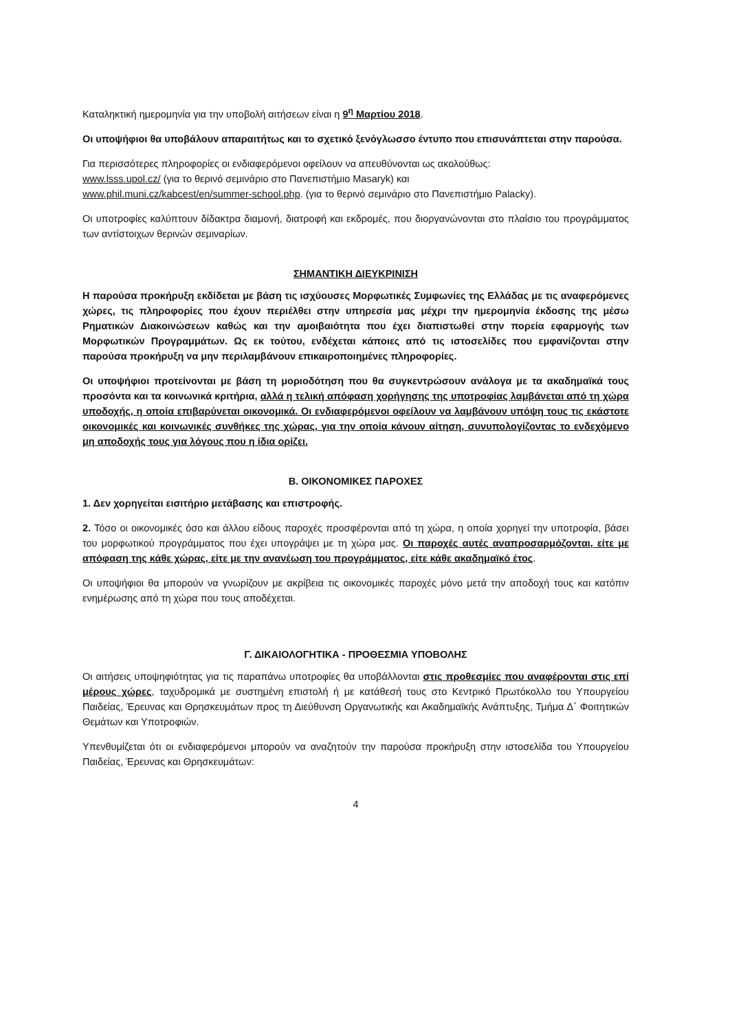Καταληκτική ημερομηνία για την υποβολή αιτήσεων είναι η 9<sup>η</sup> Μαρτίου 2018.
Οι υποψήφιοι θα υποβάλουν απαραιτήτως και το σχετικό ξενόγλωσσο έντυπο που επισυνάπτεται στην παρούσα.
Για περισσότερες πληροφορίες οι ενδιαφερόμενοι οφείλουν να απευθύνονται ως ακολούθως:
www.lsss.upol.cz/ (για το θερινό σεμινάριο στο Πανεπιστήμιο Masaryk) και
www.phil.muni.cz/kabcest/en/summer-school.php. (για το θερινό σεμινάριο στο Πανεπιστήμιο Palacky).
Οι υποτροφίες καλύπτουν δίδακτρα διαμονή, διατροφή και εκδρομές, που διοργανώνονται στο πλαίσιο του προγράμματος των αντίστοιχων θερινών σεμιναρίων.
ΣΗΜΑΝΤΙΚΗ ΔΙΕΥΚΡΙΝΙΣΗ
Η παρούσα προκήρυξη εκδίδεται με βάση τις ισχύουσες Μορφωτικές Συμφωνίες της Ελλάδας με τις αναφερόμενες χώρες, τις πληροφορίες που έχουν περιέλθει στην υπηρεσία μας μέχρι την ημερομηνία έκδοσης της μέσω Ρηματικών Διακοινώσεων καθώς και την αμοιβαιότητα που έχει διαπιστωθεί στην πορεία εφαρμογής των Μορφωτικών Προγραμμάτων. Ως εκ τούτου, ενδέχεται κάποιες από τις ιστοσελίδες που εμφανίζονται στην παρούσα προκήρυξη να μην περιλαμβάνουν επικαιροποιημένες πληροφορίες.
Οι υποψήφιοι προτείνονται με βάση τη μοριοδότηση που θα συγκεντρώσουν ανάλογα με τα ακαδημαϊκά τους προσόντα και τα κοινωνικά κριτήρια, αλλά η τελική απόφαση χορήγησης της υποτροφίας λαμβάνεται από τη χώρα υποδοχής, η οποία επιβαρύνεται οικονομικά. Οι ενδιαφερόμενοι οφείλουν να λαμβάνουν υπόψη τους τις εκάστοτε οικονομικές και κοινωνικές συνθήκες της χώρας, για την οποία κάνουν αίτηση, συνυπολογίζοντας το ενδεχόμενο μη αποδοχής τους για λόγους που η ίδια ορίζει.
Β. ΟΙΚΟΝΟΜΙΚΕΣ ΠΑΡΟΧΕΣ
1. Δεν χορηγείται εισιτήριο μετάβασης και επιστροφής.
2. Τόσο οι οικονομικές όσο και άλλου είδους παροχές προσφέρονται από τη χώρα, η οποία χορηγεί την υποτροφία, βάσει του μορφωτικού προγράμματος που έχει υπογράψει με τη χώρα μας. Οι παροχές αυτές αναπροσαρμόζονται, είτε με απόφαση της κάθε χώρας, είτε με την ανανέωση του προγράμματος, είτε κάθε ακαδημαϊκό έτος.
Οι υποψήφιοι θα μπορούν να γνωρίζουν με ακρίβεια τις οικονομικές παροχές μόνο μετά την αποδοχή τους και κατόπιν ενημέρωσης από τη χώρα που τους αποδέχεται.
Γ. ΔΙΚΑΙΟΛΟΓΗΤΙΚΑ - ΠΡΟΘΕΣΜΙΑ ΥΠΟΒΟΛΗΣ
Οι αιτήσεις υποψηφιότητας για τις παραπάνω υποτροφίες θα υποβάλλονται στις προθεσμίες που αναφέρονται στις επί μέρους χώρες, ταχυδρομικά με συστημένη επιστολή ή με κατάθεσή τους στο Κεντρικό Πρωτόκολλο του Υπουργείου Παιδείας, Έρευνας και Θρησκευμάτων προς τη Διεύθυνση Οργανωτικής και Ακαδημαϊκής Ανάπτυξης, Τμήμα Δ΄ Φοιτητικών Θεμάτων και Υποτροφιών.
Υπενθυμίζεται ότι οι ενδιαφερόμενοι μπορούν να αναζητούν την παρούσα προκήρυξη στην ιστοσελίδα του Υπουργείου Παιδείας, Έρευνας και Θρησκευμάτων:
4